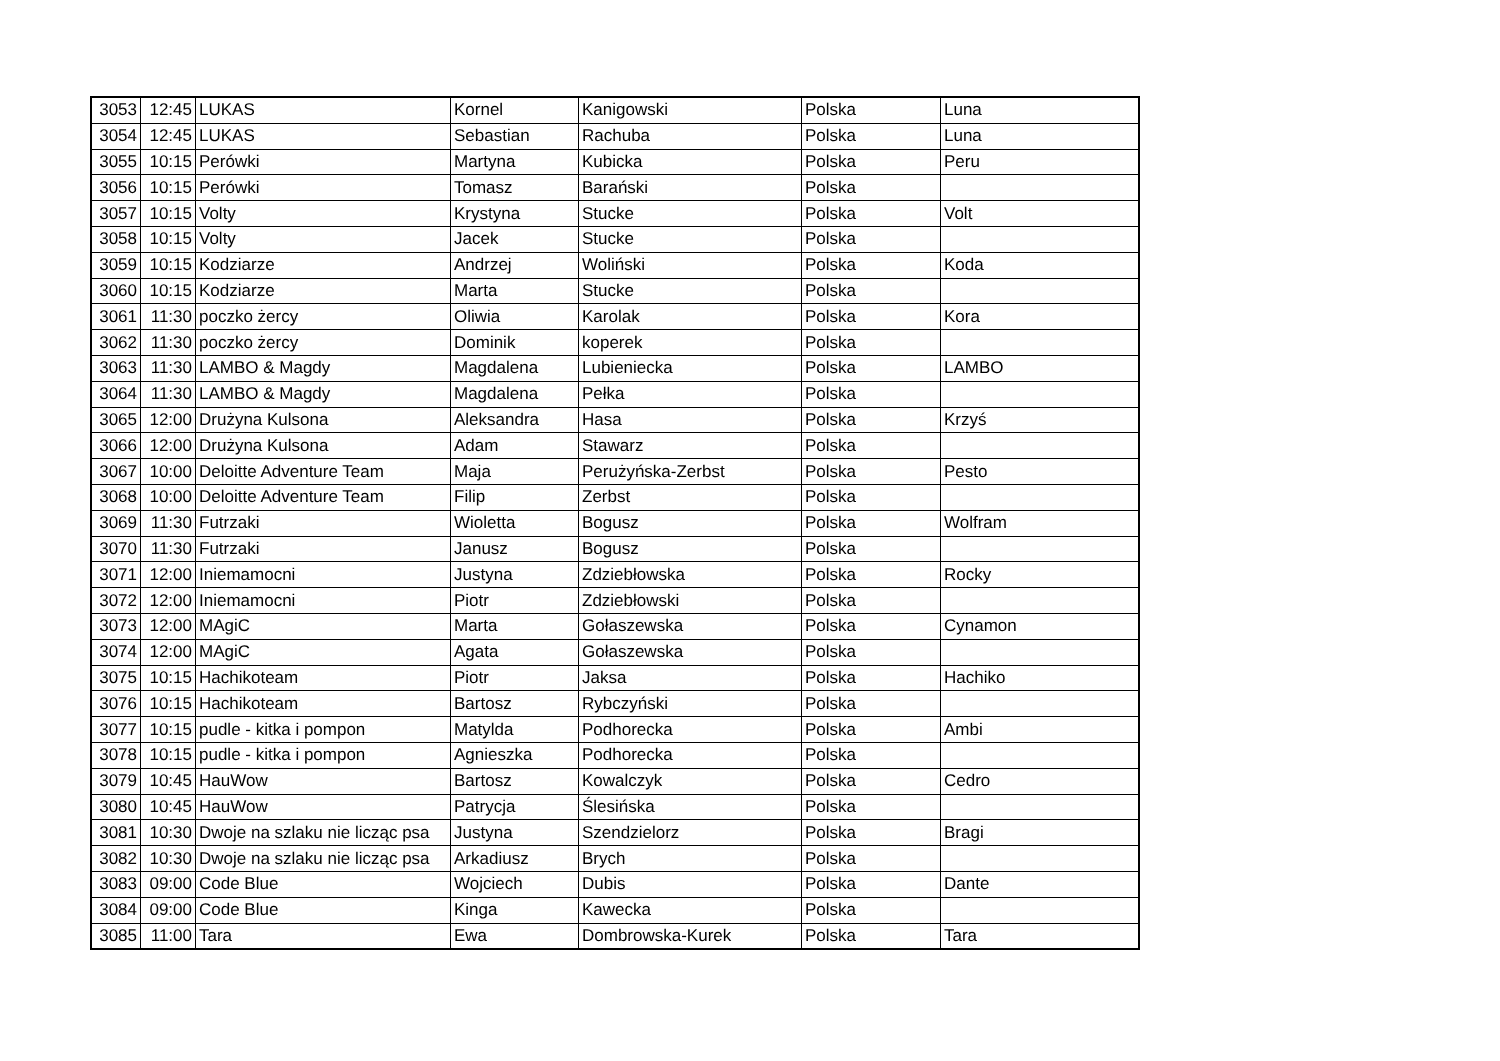| 3053 | 12:45 | LUKAS | Kornel | Kanigowski | Polska | Luna |
| 3054 | 12:45 | LUKAS | Sebastian | Rachuba | Polska | Luna |
| 3055 | 10:15 | Perówki | Martyna | Kubicka | Polska | Peru |
| 3056 | 10:15 | Perówki | Tomasz | Barański | Polska | |
| 3057 | 10:15 | Volty | Krystyna | Stucke | Polska | Volt |
| 3058 | 10:15 | Volty | Jacek | Stucke | Polska | |
| 3059 | 10:15 | Kodziarze | Andrzej | Woliński | Polska | Koda |
| 3060 | 10:15 | Kodziarze | Marta | Stucke | Polska | |
| 3061 | 11:30 | poczko żercy | Oliwia | Karolak | Polska | Kora |
| 3062 | 11:30 | poczko żercy | Dominik | koperek | Polska | |
| 3063 | 11:30 | LAMBO & Magdy | Magdalena | Lubieniecka | Polska | LAMBO |
| 3064 | 11:30 | LAMBO & Magdy | Magdalena | Pełka | Polska | |
| 3065 | 12:00 | Drużyna Kulsona | Aleksandra | Hasa | Polska | Krzyś |
| 3066 | 12:00 | Drużyna Kulsona | Adam | Stawarz | Polska | |
| 3067 | 10:00 | Deloitte Adventure Team | Maja | Perużyńska-Zerbst | Polska | Pesto |
| 3068 | 10:00 | Deloitte Adventure Team | Filip | Zerbst | Polska | |
| 3069 | 11:30 | Futrzaki | Wioletta | Bogusz | Polska | Wolfram |
| 3070 | 11:30 | Futrzaki | Janusz | Bogusz | Polska | |
| 3071 | 12:00 | Iniemamocni | Justyna | Zdziebłowska | Polska | Rocky |
| 3072 | 12:00 | Iniemamocni | Piotr | Zdziebłowski | Polska | |
| 3073 | 12:00 | MAgiC | Marta | Gołaszewska | Polska | Cynamon |
| 3074 | 12:00 | MAgiC | Agata | Gołaszewska | Polska | |
| 3075 | 10:15 | Hachikoteam | Piotr | Jaksa | Polska | Hachiko |
| 3076 | 10:15 | Hachikoteam | Bartosz | Rybczyński | Polska | |
| 3077 | 10:15 | pudle - kitka i pompon | Matylda | Podhorecka | Polska | Ambi |
| 3078 | 10:15 | pudle - kitka i pompon | Agnieszka | Podhorecka | Polska | |
| 3079 | 10:45 | HauWow | Bartosz | Kowalczyk | Polska | Cedro |
| 3080 | 10:45 | HauWow | Patrycja | Ślesińska | Polska | |
| 3081 | 10:30 | Dwoje na szlaku nie licząc psa | Justyna | Szendzielorz | Polska | Bragi |
| 3082 | 10:30 | Dwoje na szlaku nie licząc psa | Arkadiusz | Brych | Polska | |
| 3083 | 09:00 | Code Blue | Wojciech | Dubis | Polska | Dante |
| 3084 | 09:00 | Code Blue | Kinga | Kawecka | Polska | |
| 3085 | 11:00 | Tara | Ewa | Dombrowska-Kurek | Polska | Tara |